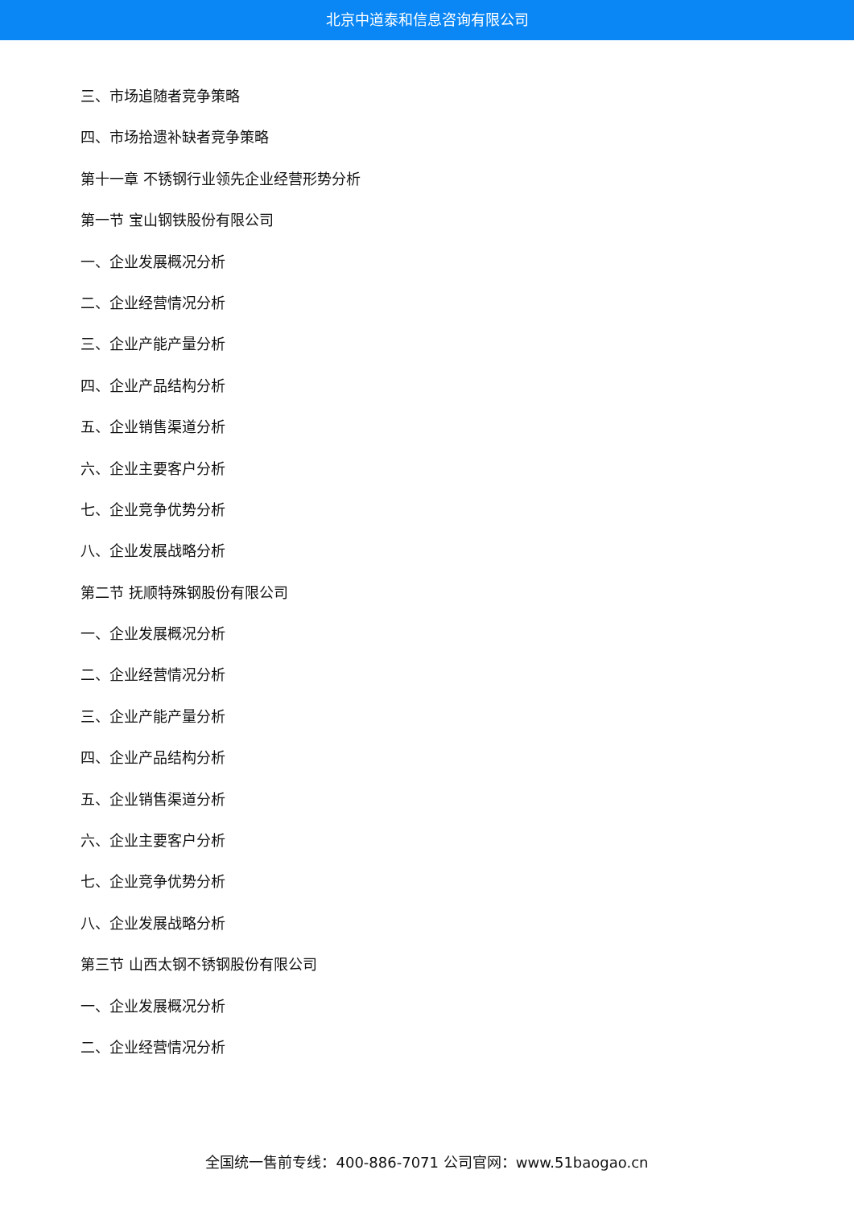北京中道泰和信息咨询有限公司
三、市场追随者竞争策略
四、市场拾遗补缺者竞争策略
第十一章 不锈钢行业领先企业经营形势分析
第一节 宝山钢铁股份有限公司
一、企业发展概况分析
二、企业经营情况分析
三、企业产能产量分析
四、企业产品结构分析
五、企业销售渠道分析
六、企业主要客户分析
七、企业竞争优势分析
八、企业发展战略分析
第二节 抚顺特殊钢股份有限公司
一、企业发展概况分析
二、企业经营情况分析
三、企业产能产量分析
四、企业产品结构分析
五、企业销售渠道分析
六、企业主要客户分析
七、企业竞争优势分析
八、企业发展战略分析
第三节 山西太钢不锈钢股份有限公司
一、企业发展概况分析
二、企业经营情况分析
全国统一售前专线：400-886-7071 公司官网：www.51baogao.cn